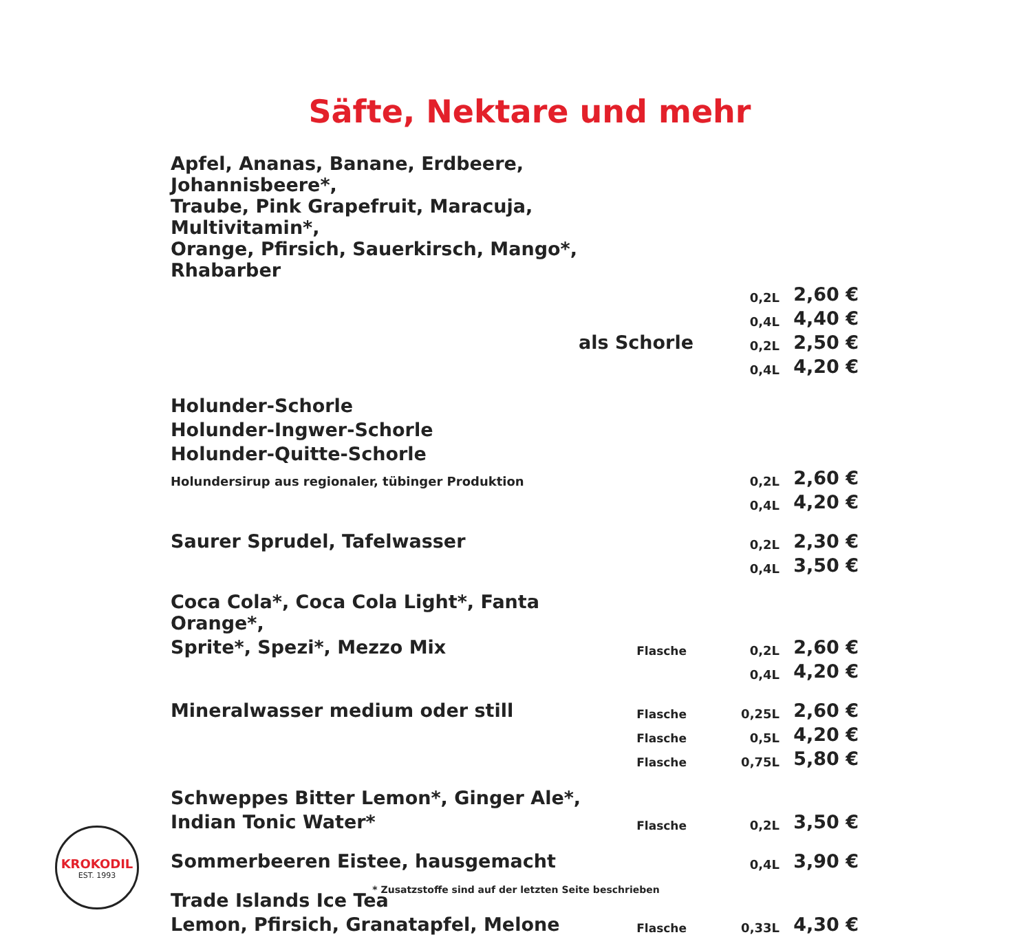Säfte, Nektare und mehr
| Apfel, Ananas, Banane, Erdbeere, Johannisbeere*, | | | |
| Traube, Pink Grapefruit, Maracuja, Multivitamin*, | | | |
| Orange, Pfirsich, Sauerkirsch, Mango*, Rhabarber | | | |
| | | 0,2L | 2,60 € |
| | | 0,4L | 4,40 € |
| als Schorle | | 0,2L | 2,50 € |
| | | 0,4L | 4,20 € |
| Holunder-Schorle | | | |
| Holunder-Ingwer-Schorle | | | |
| Holunder-Quitte-Schorle | | | |
| Holundersirup aus regionaler, tübinger Produktion | | 0,2L | 2,60 € |
| | | 0,4L | 4,20 € |
| Saurer Sprudel, Tafelwasser | | 0,2L | 2,30 € |
| | | 0,4L | 3,50 € |
| Coca Cola*, Coca Cola Light*, Fanta Orange*, | | | |
| Sprite*, Spezi*, Mezzo Mix | Flasche | 0,2L | 2,60 € |
| | | 0,4L | 4,20 € |
| Mineralwasser medium oder still | Flasche | 0,25L | 2,60 € |
| | Flasche | 0,5L | 4,20 € |
| | Flasche | 0,75L | 5,80 € |
| Schweppes Bitter Lemon*, Ginger Ale*, | | | |
| Indian Tonic Water* | Flasche | 0,2L | 3,50 € |
| Sommerbeeren Eistee, hausgemacht | | 0,4L | 3,90 € |
| Trade Islands Ice Tea | | | |
| Lemon, Pfirsich, Granatapfel, Melone | Flasche | 0,33L | 4,30 € |
KROKODIL
EST. 1993
* Zusatzstoffe sind auf der letzten Seite beschrieben